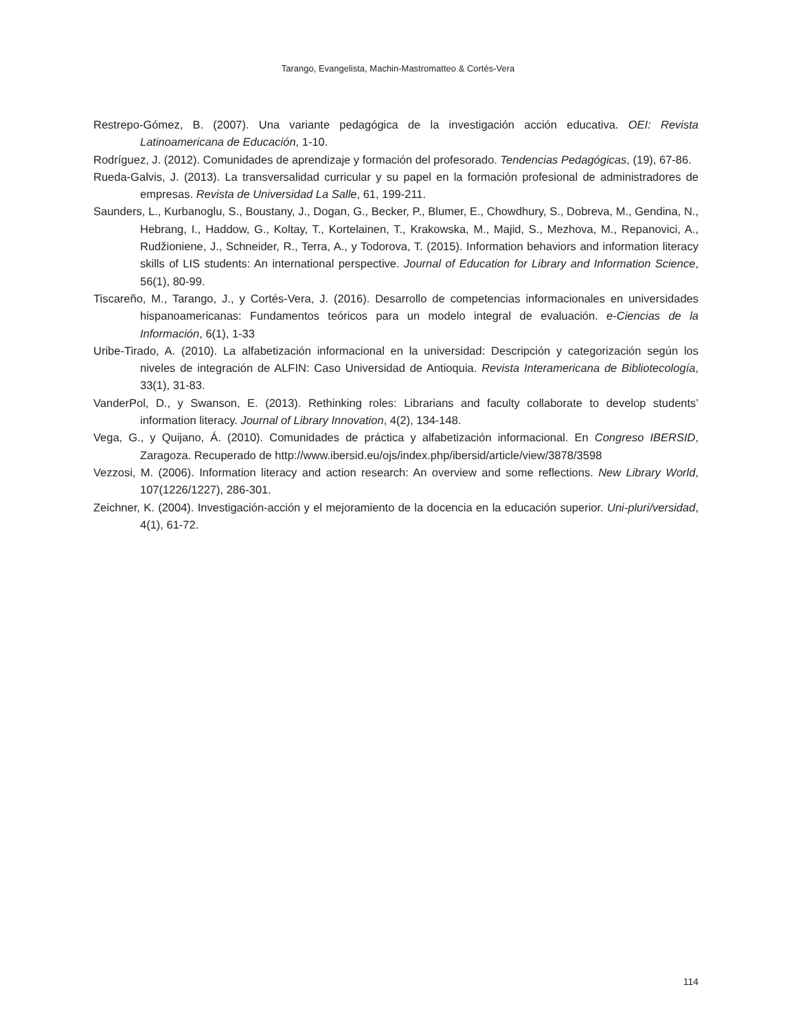Tarango, Evangelista, Machin-Mastromatteo & Cortés-Vera
Restrepo-Gómez, B. (2007). Una variante pedagógica de la investigación acción educativa. OEI: Revista Latinoamericana de Educación, 1-10.
Rodríguez, J. (2012). Comunidades de aprendizaje y formación del profesorado. Tendencias Pedagógicas, (19), 67-86.
Rueda-Galvis, J. (2013). La transversalidad curricular y su papel en la formación profesional de administradores de empresas. Revista de Universidad La Salle, 61, 199-211.
Saunders, L., Kurbanoglu, S., Boustany, J., Dogan, G., Becker, P., Blumer, E., Chowdhury, S., Dobreva, M., Gendina, N., Hebrang, I., Haddow, G., Koltay, T., Kortelainen, T., Krakowska, M., Majid, S., Mezhova, M., Repanovici, A., Rudžioniene, J., Schneider, R., Terra, A., y Todorova, T. (2015). Information behaviors and information literacy skills of LIS students: An international perspective. Journal of Education for Library and Information Science, 56(1), 80-99.
Tiscareño, M., Tarango, J., y Cortés-Vera, J. (2016). Desarrollo de competencias informacionales en universidades hispanoamericanas: Fundamentos teóricos para un modelo integral de evaluación. e-Ciencias de la Información, 6(1), 1-33
Uribe-Tirado, A. (2010). La alfabetización informacional en la universidad: Descripción y categorización según los niveles de integración de ALFIN: Caso Universidad de Antioquia. Revista Interamericana de Bibliotecología, 33(1), 31-83.
VanderPol, D., y Swanson, E. (2013). Rethinking roles: Librarians and faculty collaborate to develop students’ information literacy. Journal of Library Innovation, 4(2), 134-148.
Vega, G., y Quijano, Á. (2010). Comunidades de práctica y alfabetización informacional. En Congreso IBERSID, Zaragoza. Recuperado de http://www.ibersid.eu/ojs/index.php/ibersid/article/view/3878/3598
Vezzosi, M. (2006). Information literacy and action research: An overview and some reflections. New Library World, 107(1226/1227), 286-301.
Zeichner, K. (2004). Investigación-acción y el mejoramiento de la docencia en la educación superior. Uni-pluri/versidad, 4(1), 61-72.
114